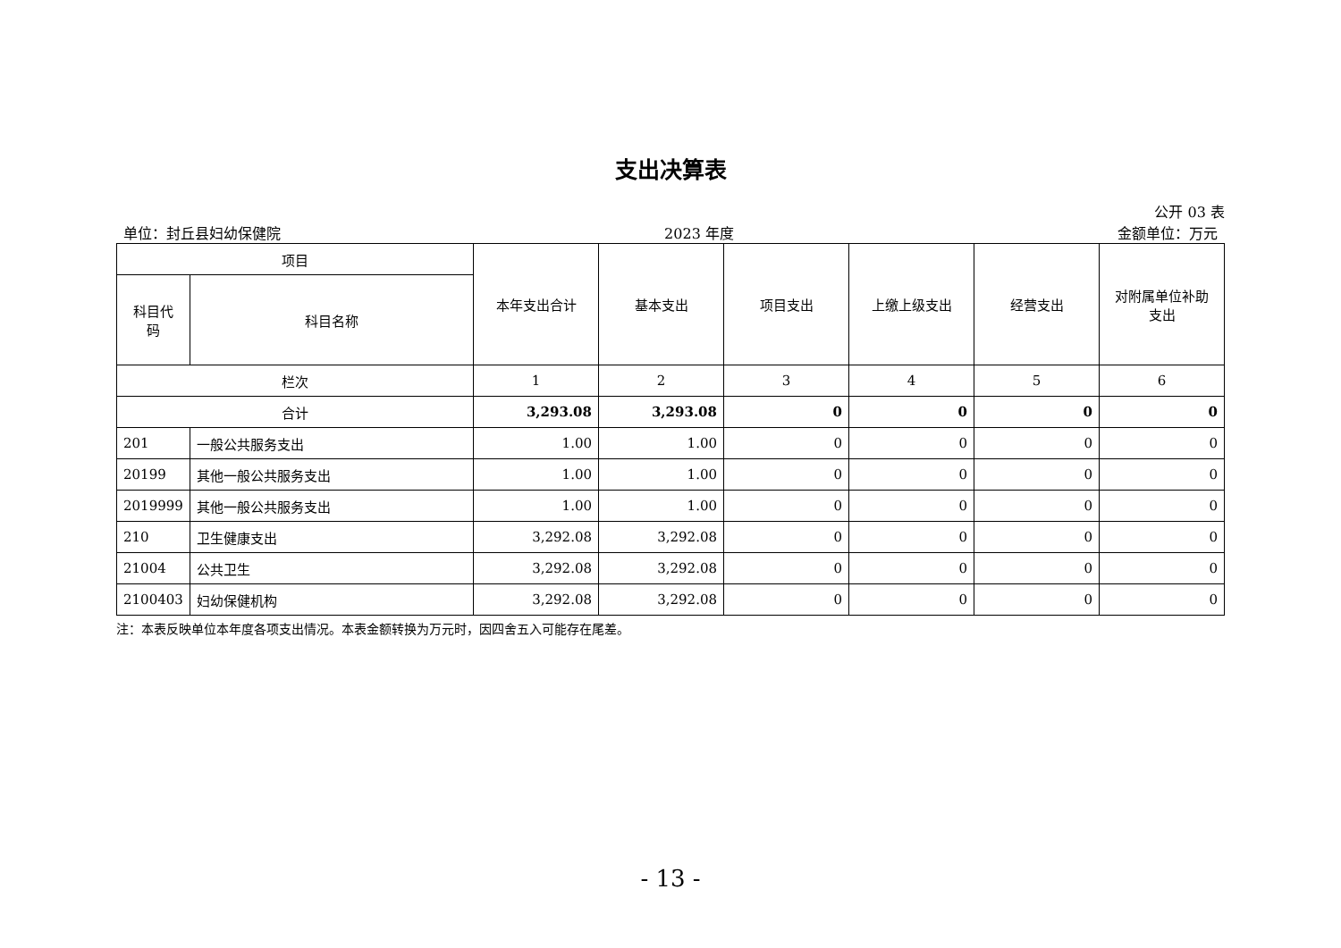支出决算表
公开 03 表
单位：封丘县妇幼保健院 2023 年度 金额单位：万元
| 项目 | | 本年支出合计 | 基本支出 | 项目支出 | 上缴上级支出 | 经营支出 | 对附属单位补助 支出 |
| --- | --- | --- | --- | --- | --- | --- | --- |
| 科目代 码 | 科目名称 | | | | | | |
| 栏次 | | 1 | 2 | 3 | 4 | 5 | 6 |
| 合计 | | 3,293.08 | 3,293.08 | 0 | 0 | 0 | 0 |
| 201 | 一般公共服务支出 | 1.00 | 1.00 | 0 | 0 | 0 | 0 |
| 20199 | 其他一般公共服务支出 | 1.00 | 1.00 | 0 | 0 | 0 | 0 |
| 2019999 | 其他一般公共服务支出 | 1.00 | 1.00 | 0 | 0 | 0 | 0 |
| 210 | 卫生健康支出 | 3,292.08 | 3,292.08 | 0 | 0 | 0 | 0 |
| 21004 | 公共卫生 | 3,292.08 | 3,292.08 | 0 | 0 | 0 | 0 |
| 2100403 | 妇幼保健机构 | 3,292.08 | 3,292.08 | 0 | 0 | 0 | 0 |
注：本表反映单位本年度各项支出情况。本表金额转换为万元时，因四舍五入可能存在尾差。
- 13 -